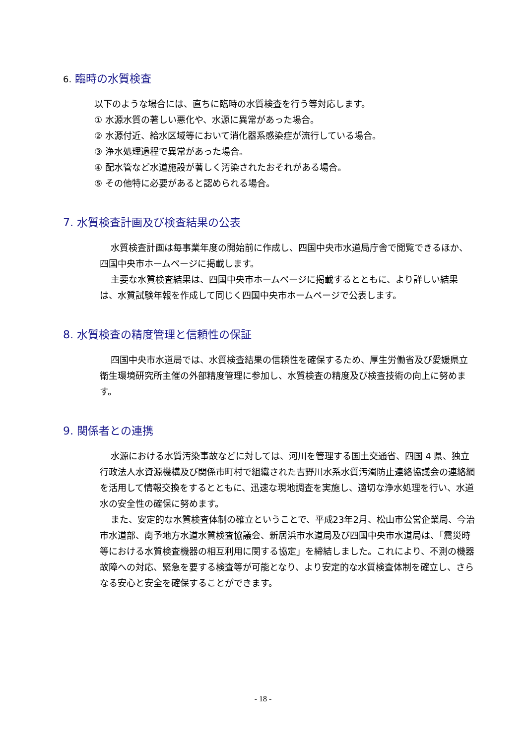6. 臨時の水質検査
以下のような場合には、直ちに臨時の水質検査を行う等対応します。
① 水源水質の著しい悪化や、水源に異常があった場合。
② 水源付近、給水区域等において消化器系感染症が流行している場合。
③ 浄水処理過程で異常があった場合。
④ 配水管など水道施設が著しく汚染されたおそれがある場合。
⑤ その他特に必要があると認められる場合。
7. 水質検査計画及び検査結果の公表
水質検査計画は毎事業年度の開始前に作成し、四国中央市水道局庁舎で閲覧できるほか、四国中央市ホームページに掲載します。
主要な水質検査結果は、四国中央市ホームページに掲載するとともに、より詳しい結果は、水質試験年報を作成して同じく四国中央市ホームページで公表します。
8. 水質検査の精度管理と信頼性の保証
四国中央市水道局では、水質検査結果の信頼性を確保するため、厚生労働省及び愛媛県立衛生環境研究所主催の外部精度管理に参加し、水質検査の精度及び検査技術の向上に努めます。
9. 関係者との連携
水源における水質汚染事故などに対しては、河川を管理する国土交通省、四国 4 県、独立行政法人水資源機構及び関係市町村で組織された吉野川水系水質汚濁防止連絡協議会の連絡網を活用して情報交換をするとともに、迅速な現地調査を実施し、適切な浄水処理を行い、水道水の安全性の確保に努めます。
また、安定的な水質検査体制の確立ということで、平成23年2月、松山市公営企業局、今治市水道部、南予地方水道水質検査協議会、新居浜市水道局及び四国中央市水道局は、「震災時等における水質検査機器の相互利用に関する協定」を締結しました。これにより、不測の機器故障への対応、緊急を要する検査等が可能となり、より安定的な水質検査体制を確立し、さらなる安心と安全を確保することができます。
- 18 -